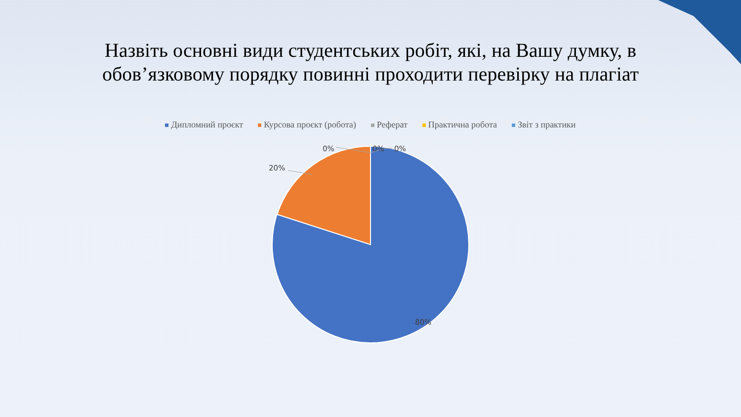Назвіть основні види студентських робіт, які, на Вашу думку, в
обов’язковому порядку повинні проходити перевірку на плагіат
Дипломний проєкт Курсова проєкт (робота) Реферат Практична робота Звіт з практики
20%
0% 0% 0%
80%